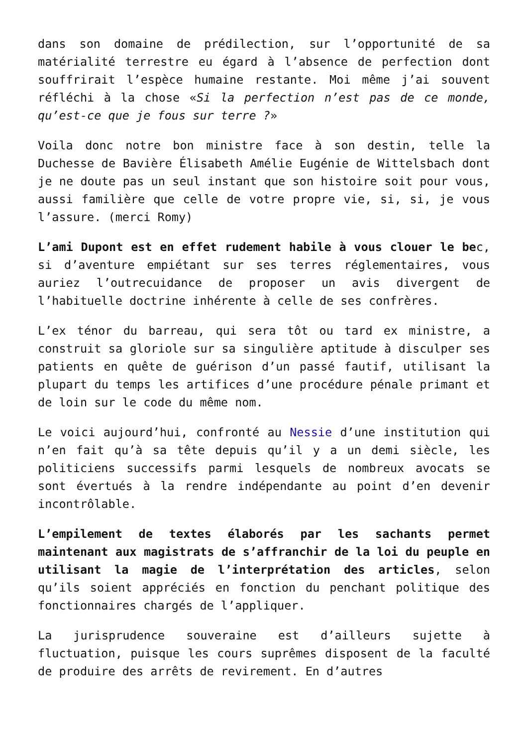dans son domaine de prédilection, sur l’opportunité de sa matérialité terrestre eu égard à l’absence de perfection dont souffrirait l’espèce humaine restante. Moi même j’ai souvent réfléchi à la chose «Si la perfection n’est pas de ce monde, qu’est-ce que je fous sur terre ?»
Voila donc notre bon ministre face à son destin, telle la Duchesse de Bavière Élisabeth Amélie Eugénie de Wittelsbach dont je ne doute pas un seul instant que son histoire soit pour vous, aussi familière que celle de votre propre vie, si, si, je vous l’assure. (merci Romy)
L’ami Dupont est en effet rudement habile à vous clouer le bec, si d’aventure empiétant sur ses terres réglementaires, vous auriez l’outrecuidance de proposer un avis divergent de l’habituelle doctrine inhérente à celle de ses confrères.
L’ex ténor du barreau, qui sera tôt ou tard ex ministre, a construit sa gloriole sur sa singulière aptitude à disculper ses patients en quête de guérison d’un passé fautif, utilisant la plupart du temps les artifices d’une procédure pénale primant et de loin sur le code du même nom.
Le voici aujourd’hui, confronté au Nessie d’une institution qui n’en fait qu’à sa tête depuis qu’il y a un demi siècle, les politiciens successifs parmi lesquels de nombreux avocats se sont évertués à la rendre indépendante au point d’en devenir incontrôlable.
L’empilement de textes élaborés par les sachants permet maintenant aux magistrats de s’affranchir de la loi du peuple en utilisant la magie de l’interprétation des articles, selon qu’ils soient appréciés en fonction du penchant politique des fonctionnaires chargés de l’appliquer.
La jurisprudence souveraine est d’ailleurs sujette à fluctuation, puisque les cours suprêmes disposent de la faculté de produire des arrêts de revirement. En d’autres